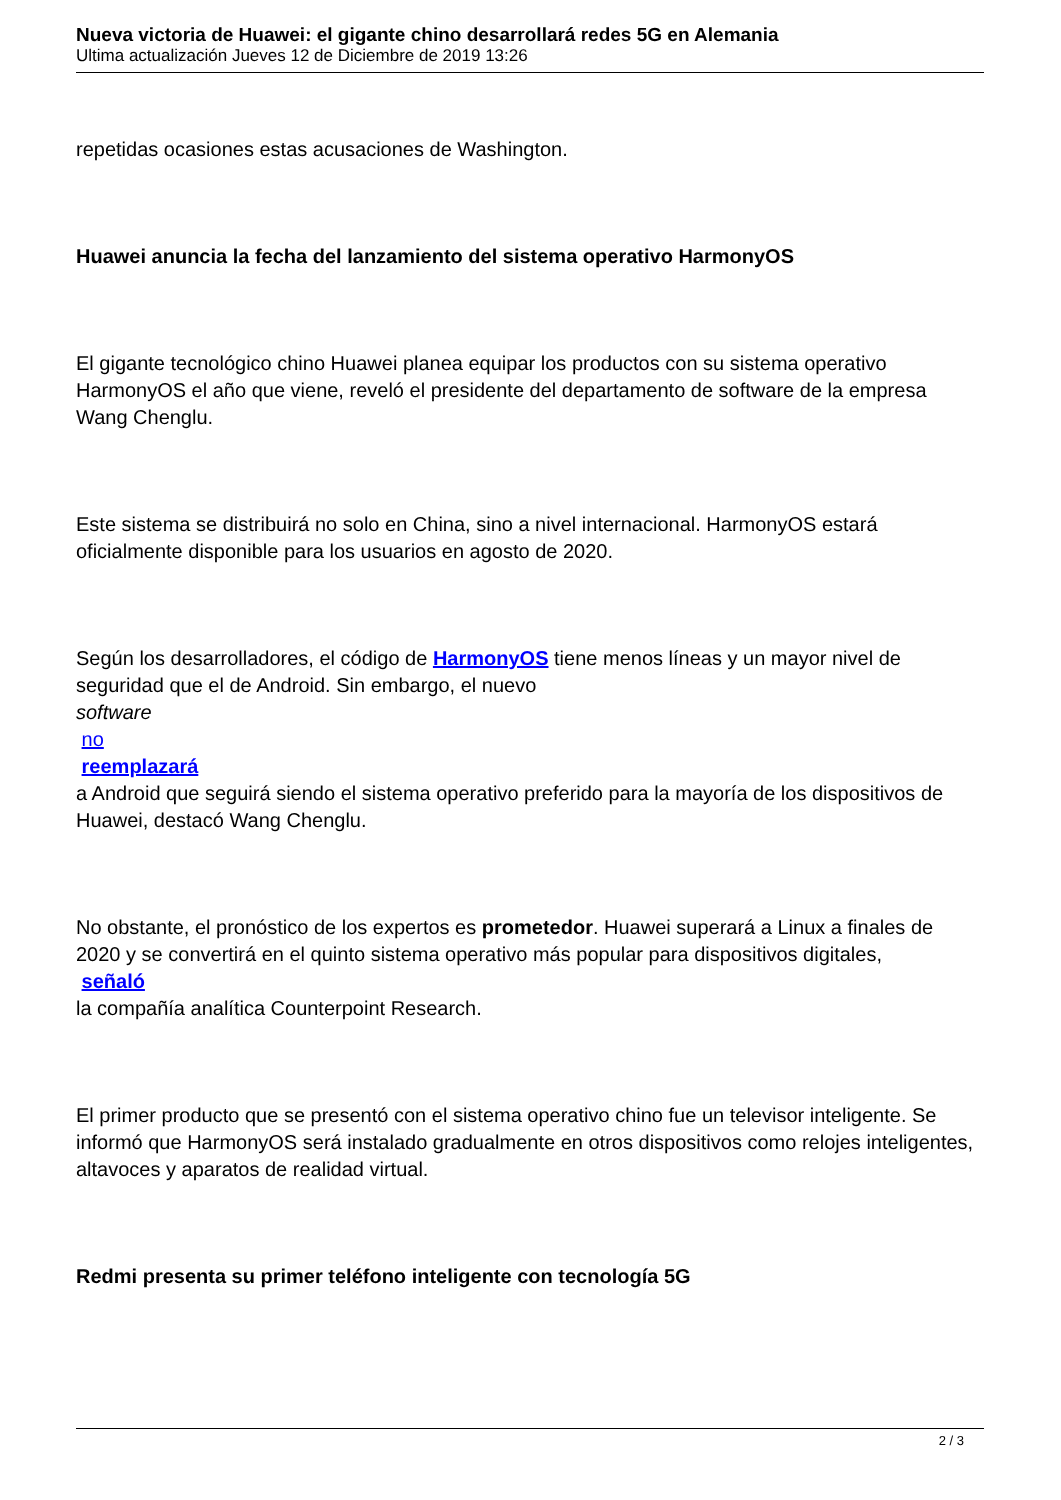Nueva victoria de Huawei: el gigante chino desarrollará redes 5G en Alemania
Ultima actualización Jueves 12 de Diciembre de 2019 13:26
repetidas ocasiones estas acusaciones de Washington.
Huawei anuncia la fecha del lanzamiento del sistema operativo HarmonyOS
El gigante tecnológico chino Huawei planea equipar los productos con su sistema operativo HarmonyOS el año que viene, reveló el presidente del departamento de software de la empresa Wang Chenglu.
Este sistema se distribuirá no solo en China, sino a nivel internacional. HarmonyOS estará oficialmente disponible para los usuarios en agosto de 2020.
Según los desarrolladores, el código de HarmonyOS tiene menos líneas y un mayor nivel de seguridad que el de Android. Sin embargo, el nuevo
software
no
reemplazará
a Android que seguirá siendo el sistema operativo preferido para la mayoría de los dispositivos de Huawei, destacó Wang Chenglu.
No obstante, el pronóstico de los expertos es prometedor. Huawei superará a Linux a finales de 2020 y se convertirá en el quinto sistema operativo más popular para dispositivos digitales,
señaló
la compañía analítica Counterpoint Research.
El primer producto que se presentó con el sistema operativo chino fue un televisor inteligente. Se informó que HarmonyOS será instalado gradualmente en otros dispositivos como relojes inteligentes, altavoces y aparatos de realidad virtual.
Redmi presenta su primer teléfono inteligente con tecnología 5G
2 / 3